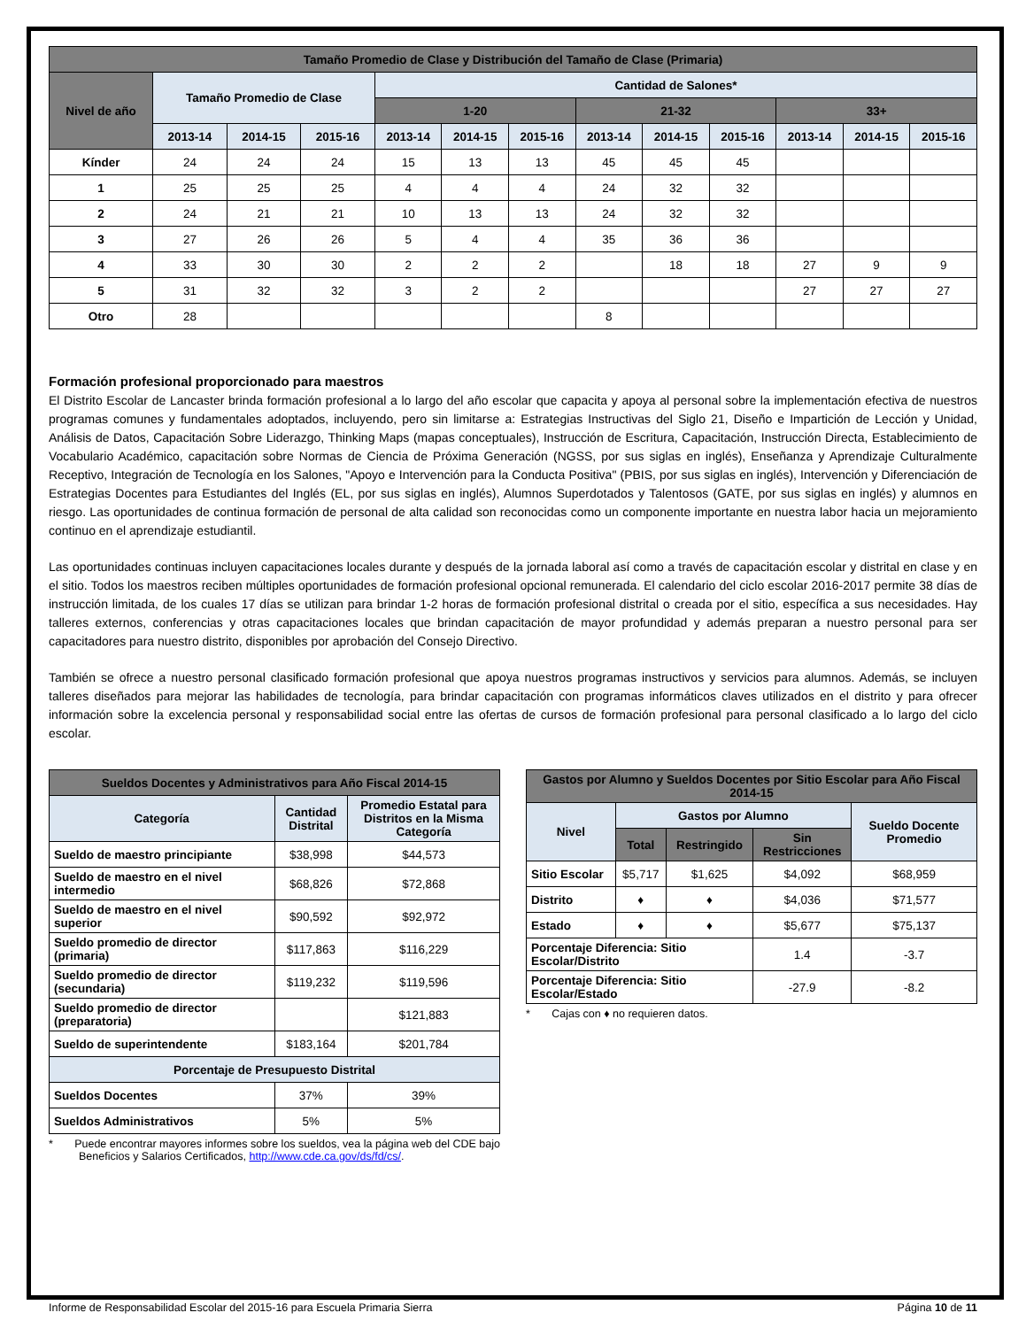| Tamaño Promedio de Clase y Distribución del Tamaño de Clase (Primaria) | | | | | | | | | | | | |
| --- | --- | --- | --- | --- | --- | --- | --- | --- | --- | --- | --- | --- |
| Nivel de año | Tamaño Promedio de Clase | | | Cantidad de Salones* | | | | | | | | |
| | | | | 1-20 | | | 21-32 | | | 33+ | | |
| | 2013-14 | 2014-15 | 2015-16 | 2013-14 | 2014-15 | 2015-16 | 2013-14 | 2014-15 | 2015-16 | 2013-14 | 2014-15 | 2015-16 |
| Kínder | 24 | 24 | 24 | 15 | 13 | 13 | 45 | 45 | 45 | | | |
| 1 | 25 | 25 | 25 | 4 | 4 | 4 | 24 | 32 | 32 | | | |
| 2 | 24 | 21 | 21 | 10 | 13 | 13 | 24 | 32 | 32 | | | |
| 3 | 27 | 26 | 26 | 5 | 4 | 4 | 35 | 36 | 36 | | | |
| 4 | 33 | 30 | 30 | 2 | 2 | 2 | | 18 | 18 | 27 | 9 | 9 |
| 5 | 31 | 32 | 32 | 3 | 2 | 2 | | | | 27 | 27 | 27 |
| Otro | 28 | | | | | | 8 | | | | | |
Formación profesional proporcionado para maestros
El Distrito Escolar de Lancaster brinda formación profesional a lo largo del año escolar que capacita y apoya al personal sobre la implementación efectiva de nuestros programas comunes y fundamentales adoptados, incluyendo, pero sin limitarse a: Estrategias Instructivas del Siglo 21, Diseño e Impartición de Lección y Unidad, Análisis de Datos, Capacitación Sobre Liderazgo, Thinking Maps (mapas conceptuales), Instrucción de Escritura, Capacitación, Instrucción Directa, Establecimiento de Vocabulario Académico, capacitación sobre Normas de Ciencia de Próxima Generación (NGSS, por sus siglas en inglés), Enseñanza y Aprendizaje Culturalmente Receptivo, Integración de Tecnología en los Salones, "Apoyo e Intervención para la Conducta Positiva" (PBIS, por sus siglas en inglés), Intervención y Diferenciación de Estrategias Docentes para Estudiantes del Inglés (EL, por sus siglas en inglés), Alumnos Superdotados y Talentosos (GATE, por sus siglas en inglés) y alumnos en riesgo. Las oportunidades de continua formación de personal de alta calidad son reconocidas como un componente importante en nuestra labor hacia un mejoramiento continuo en el aprendizaje estudiantil.
Las oportunidades continuas incluyen capacitaciones locales durante y después de la jornada laboral así como a través de capacitación escolar y distrital en clase y en el sitio. Todos los maestros reciben múltiples oportunidades de formación profesional opcional remunerada. El calendario del ciclo escolar 2016-2017 permite 38 días de instrucción limitada, de los cuales 17 días se utilizan para brindar 1-2 horas de formación profesional distrital o creada por el sitio, específica a sus necesidades. Hay talleres externos, conferencias y otras capacitaciones locales que brindan capacitación de mayor profundidad y además preparan a nuestro personal para ser capacitadores para nuestro distrito, disponibles por aprobación del Consejo Directivo.
También se ofrece a nuestro personal clasificado formación profesional que apoya nuestros programas instructivos y servicios para alumnos. Además, se incluyen talleres diseñados para mejorar las habilidades de tecnología, para brindar capacitación con programas informáticos claves utilizados en el distrito y para ofrecer información sobre la excelencia personal y responsabilidad social entre las ofertas de cursos de formación profesional para personal clasificado a lo largo del ciclo escolar.
| Sueldos Docentes y Administrativos para Año Fiscal 2014-15 | | |
| --- | --- | --- |
| Categoría | Cantidad Distrital | Promedio Estatal para Distritos en la Misma Categoría |
| Sueldo de maestro principiante | $38,998 | $44,573 |
| Sueldo de maestro en el nivel intermedio | $68,826 | $72,868 |
| Sueldo de maestro en el nivel superior | $90,592 | $92,972 |
| Sueldo promedio de director (primaria) | $117,863 | $116,229 |
| Sueldo promedio de director (secundaria) | $119,232 | $119,596 |
| Sueldo promedio de director (preparatoria) | | $121,883 |
| Sueldo de superintendente | $183,164 | $201,784 |
| Porcentaje de Presupuesto Distrital | | |
| Sueldos Docentes | 37% | 39% |
| Sueldos Administrativos | 5% | 5% |
* Puede encontrar mayores informes sobre los sueldos, vea la página web del CDE bajo Beneficios y Salarios Certificados, http://www.cde.ca.gov/ds/fd/cs/.
| Gastos por Alumno y Sueldos Docentes por Sitio Escolar para Año Fiscal 2014-15 | | | | |
| --- | --- | --- | --- | --- |
| Nivel | Gastos por Alumno | | | Sueldo Docente Promedio |
| | Total | Restringido | Sin Restricciones | |
| Sitio Escolar | $5,717 | $1,625 | $4,092 | $68,959 |
| Distrito | ♦ | ♦ | $4,036 | $71,577 |
| Estado | ♦ | ♦ | $5,677 | $75,137 |
| Porcentaje Diferencia: Sitio Escolar/Distrito | | | 1.4 | -3.7 |
| Porcentaje Diferencia: Sitio Escolar/Estado | | | -27.9 | -8.2 |
* Cajas con ♦ no requieren datos.
Informe de Responsabilidad Escolar del 2015-16 para Escuela Primaria Sierra Página 10 de 11